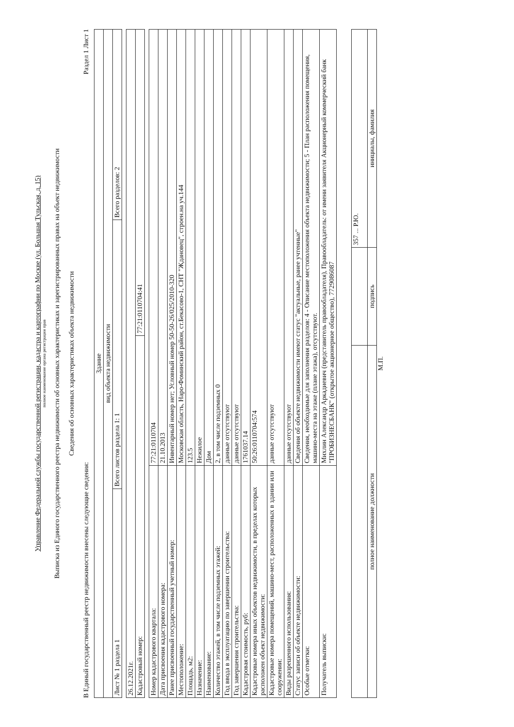Управление Федеральной службы государственной регистрации, кадастра и картографии по Москве (ул. Большая Тульская, д. 15)
полное наименование органа регистрации прав
Выписка из Единого государственного реестра недвижимости об основных характеристиках и зарегистрированных правах на объект недвижимости
Сведения об основных характеристиках объекта недвижимости
В Единый государственный реестр недвижимости внесены следующие сведения: Раздел 1 Лист 1
| Здание | | |
| вид объекта недвижимости | | |
| Лист № 1 раздела 1 | Всего листов раздела 1: 1 | Всего разделов: 2 |
| 26.12.2021г. | |
| Кадастровый номер: | 77:21:0110704:41 |
| Номер кадастрового квартала: | 77:21:0110704 |
| Дата присвоения кадастрового номера: | 21.10.2013 |
| Ранее присвоенный государственный учетный номер: | Инвентарный номер нет; Условный номер 50-50-26/025/2010-320 |
| Местоположение: | Московская область, Наро-Фоминский район, ст.Бекасово-1, СНТ "Ждановец", строен.на уч.144 |
| Площадь, м2: | 123.5 |
| Назначение: | Нежилое |
| Наименование: | Дом |
| Количество этажей, в том числе подземных этажей: | 2, в том числе подземных 0 |
| Год ввода в эксплуатацию по завершении строительства: | данные отсутствуют |
| Год завершения строительства: | данные отсутствуют |
| Кадастровая стоимость, руб: | 1761037.14 |
| Кадастровые номера иных объектов недвижимости, в пределах которых расположен объект недвижимости: | 50:26:0110704:574 |
| Кадастровые номера помещений, машино-мест, расположенных в здании или сооружении: | данные отсутствуют |
| Виды разрешенного использования: | данные отсутствуют |
| Статус записи об объекте недвижимости: | Сведения об объекте недвижимости имеют статус "актуальные, ранее учтенные" |
| Особые отметки: | Сведения, необходимые для заполнения разделов: 4 - Описание местоположения объекта недвижимости; 5 - План расположения помещения, машино-места на этаже (плане этажа), отсутствуют. |
| Получатель выписки: | Михлин Александр Аркадиевич (представитель правообладателя), Правообладатель: от имени заявителя Акционерный коммерческий банк "ПРОБИЗНЕСБАНК" (открытое акционерное общество), 7729086087 |
| | | 357 ... Р.Ю. |
| полное наименование должности | подпись | инициалы, фамилия |
М.П.